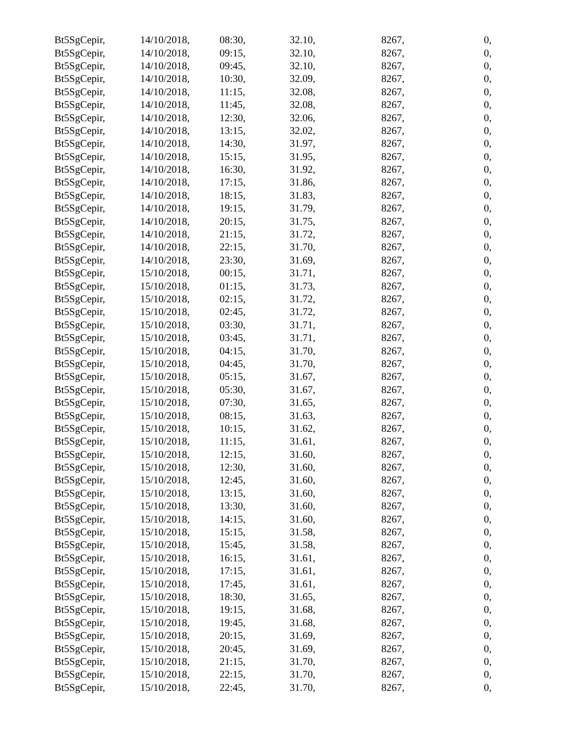| Bt5SgCepir, | 14/10/2018, | 08:30, | 32.10, | 8267, | 0, |
| Bt5SgCepir, | 14/10/2018, | 09:15, | 32.10, | 8267, | 0, |
| Bt5SgCepir, | 14/10/2018, | 09:45, | 32.10, | 8267, | 0, |
| Bt5SgCepir, | 14/10/2018, | 10:30, | 32.09, | 8267, | 0, |
| Bt5SgCepir, | 14/10/2018, | 11:15, | 32.08, | 8267, | 0, |
| Bt5SgCepir, | 14/10/2018, | 11:45, | 32.08, | 8267, | 0, |
| Bt5SgCepir, | 14/10/2018, | 12:30, | 32.06, | 8267, | 0, |
| Bt5SgCepir, | 14/10/2018, | 13:15, | 32.02, | 8267, | 0, |
| Bt5SgCepir, | 14/10/2018, | 14:30, | 31.97, | 8267, | 0, |
| Bt5SgCepir, | 14/10/2018, | 15:15, | 31.95, | 8267, | 0, |
| Bt5SgCepir, | 14/10/2018, | 16:30, | 31.92, | 8267, | 0, |
| Bt5SgCepir, | 14/10/2018, | 17:15, | 31.86, | 8267, | 0, |
| Bt5SgCepir, | 14/10/2018, | 18:15, | 31.83, | 8267, | 0, |
| Bt5SgCepir, | 14/10/2018, | 19:15, | 31.79, | 8267, | 0, |
| Bt5SgCepir, | 14/10/2018, | 20:15, | 31.75, | 8267, | 0, |
| Bt5SgCepir, | 14/10/2018, | 21:15, | 31.72, | 8267, | 0, |
| Bt5SgCepir, | 14/10/2018, | 22:15, | 31.70, | 8267, | 0, |
| Bt5SgCepir, | 14/10/2018, | 23:30, | 31.69, | 8267, | 0, |
| Bt5SgCepir, | 15/10/2018, | 00:15, | 31.71, | 8267, | 0, |
| Bt5SgCepir, | 15/10/2018, | 01:15, | 31.73, | 8267, | 0, |
| Bt5SgCepir, | 15/10/2018, | 02:15, | 31.72, | 8267, | 0, |
| Bt5SgCepir, | 15/10/2018, | 02:45, | 31.72, | 8267, | 0, |
| Bt5SgCepir, | 15/10/2018, | 03:30, | 31.71, | 8267, | 0, |
| Bt5SgCepir, | 15/10/2018, | 03:45, | 31.71, | 8267, | 0, |
| Bt5SgCepir, | 15/10/2018, | 04:15, | 31.70, | 8267, | 0, |
| Bt5SgCepir, | 15/10/2018, | 04:45, | 31.70, | 8267, | 0, |
| Bt5SgCepir, | 15/10/2018, | 05:15, | 31.67, | 8267, | 0, |
| Bt5SgCepir, | 15/10/2018, | 05:30, | 31.67, | 8267, | 0, |
| Bt5SgCepir, | 15/10/2018, | 07:30, | 31.65, | 8267, | 0, |
| Bt5SgCepir, | 15/10/2018, | 08:15, | 31.63, | 8267, | 0, |
| Bt5SgCepir, | 15/10/2018, | 10:15, | 31.62, | 8267, | 0, |
| Bt5SgCepir, | 15/10/2018, | 11:15, | 31.61, | 8267, | 0, |
| Bt5SgCepir, | 15/10/2018, | 12:15, | 31.60, | 8267, | 0, |
| Bt5SgCepir, | 15/10/2018, | 12:30, | 31.60, | 8267, | 0, |
| Bt5SgCepir, | 15/10/2018, | 12:45, | 31.60, | 8267, | 0, |
| Bt5SgCepir, | 15/10/2018, | 13:15, | 31.60, | 8267, | 0, |
| Bt5SgCepir, | 15/10/2018, | 13:30, | 31.60, | 8267, | 0, |
| Bt5SgCepir, | 15/10/2018, | 14:15, | 31.60, | 8267, | 0, |
| Bt5SgCepir, | 15/10/2018, | 15:15, | 31.58, | 8267, | 0, |
| Bt5SgCepir, | 15/10/2018, | 15:45, | 31.58, | 8267, | 0, |
| Bt5SgCepir, | 15/10/2018, | 16:15, | 31.61, | 8267, | 0, |
| Bt5SgCepir, | 15/10/2018, | 17:15, | 31.61, | 8267, | 0, |
| Bt5SgCepir, | 15/10/2018, | 17:45, | 31.61, | 8267, | 0, |
| Bt5SgCepir, | 15/10/2018, | 18:30, | 31.65, | 8267, | 0, |
| Bt5SgCepir, | 15/10/2018, | 19:15, | 31.68, | 8267, | 0, |
| Bt5SgCepir, | 15/10/2018, | 19:45, | 31.68, | 8267, | 0, |
| Bt5SgCepir, | 15/10/2018, | 20:15, | 31.69, | 8267, | 0, |
| Bt5SgCepir, | 15/10/2018, | 20:45, | 31.69, | 8267, | 0, |
| Bt5SgCepir, | 15/10/2018, | 21:15, | 31.70, | 8267, | 0, |
| Bt5SgCepir, | 15/10/2018, | 22:15, | 31.70, | 8267, | 0, |
| Bt5SgCepir, | 15/10/2018, | 22:45, | 31.70, | 8267, | 0, |